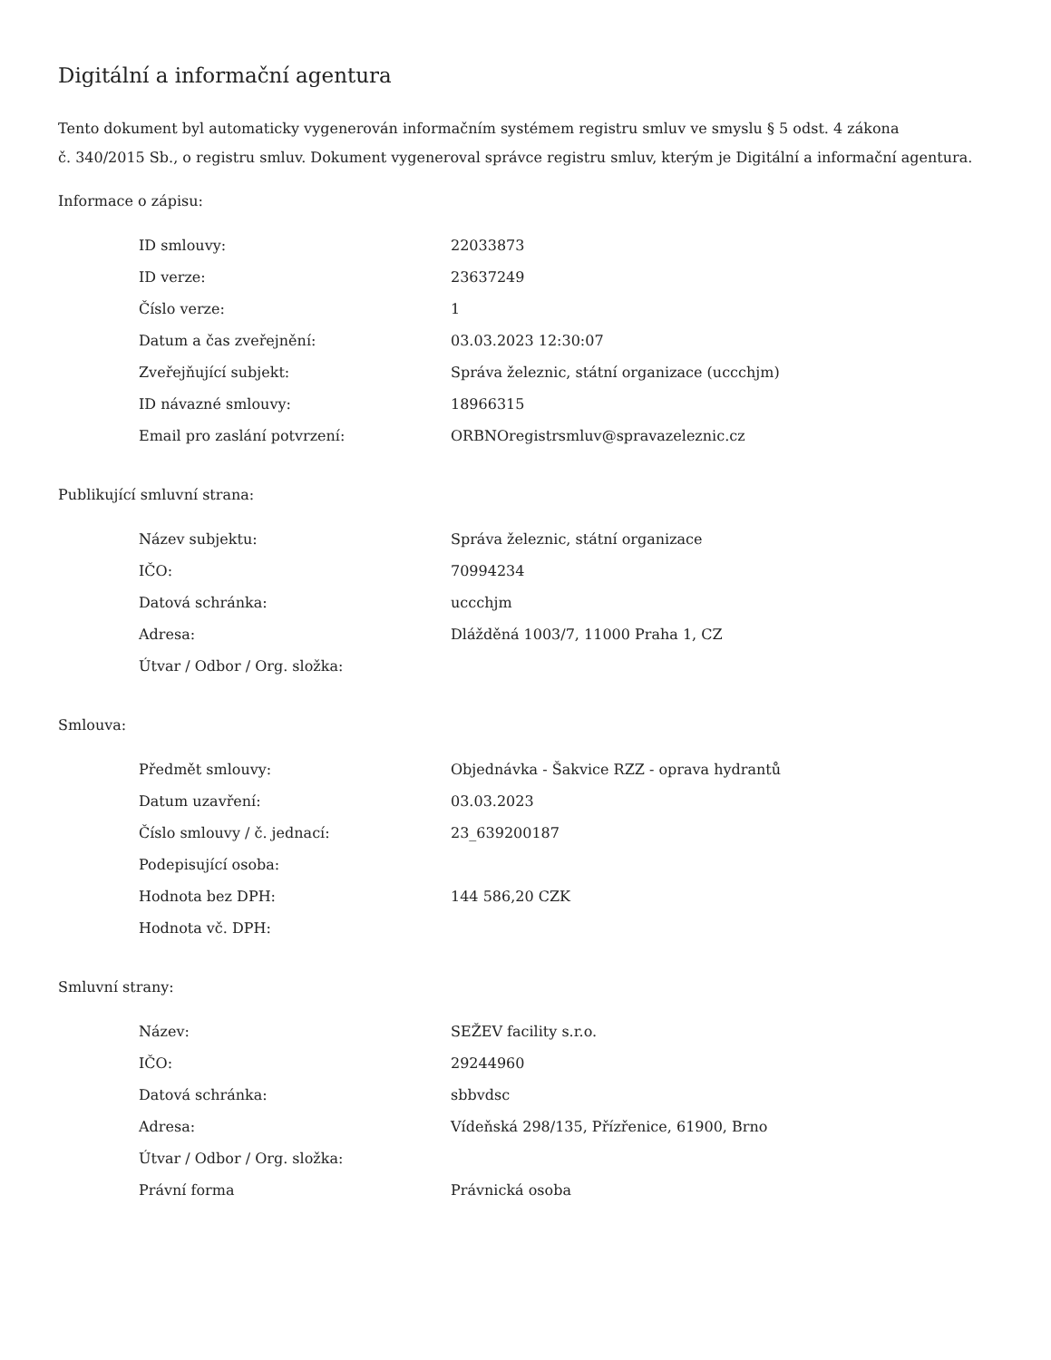Digitální a informační agentura
Tento dokument byl automaticky vygenerován informačním systémem registru smluv ve smyslu § 5 odst. 4 zákona
č. 340/2015 Sb., o registru smluv. Dokument vygeneroval správce registru smluv, kterým je Digitální a informační agentura.
Informace o zápisu:
| ID smlouvy: | 22033873 |
| ID verze: | 23637249 |
| Číslo verze: | 1 |
| Datum a čas zveřejnění: | 03.03.2023 12:30:07 |
| Zveřejňující subjekt: | Správa železnic, státní organizace (uccchjm) |
| ID návazné smlouvy: | 18966315 |
| Email pro zaslání potvrzení: | ORBNOregistrsmluv@spravazeleznic.cz |
Publikující smluvní strana:
| Název subjektu: | Správa železnic, státní organizace |
| IČO: | 70994234 |
| Datová schránka: | uccchjm |
| Adresa: | Dlážděná 1003/7, 11000 Praha 1, CZ |
| Útvar / Odbor / Org. složka: | |
Smlouva:
| Předmět smlouvy: | Objednávka - Šakvice RZZ - oprava hydrantů |
| Datum uzavření: | 03.03.2023 |
| Číslo smlouvy / č. jednací: | 23_639200187 |
| Podepisující osoba: | |
| Hodnota bez DPH: | 144 586,20 CZK |
| Hodnota vč. DPH: | |
Smluvní strany:
| Název: | SEŽEV facility s.r.o. |
| IČO: | 29244960 |
| Datová schránka: | sbbvdsc |
| Adresa: | Vídeňská 298/135, Přízřenice, 61900, Brno |
| Útvar / Odbor / Org. složka: | |
| Právní forma | Právnická osoba |